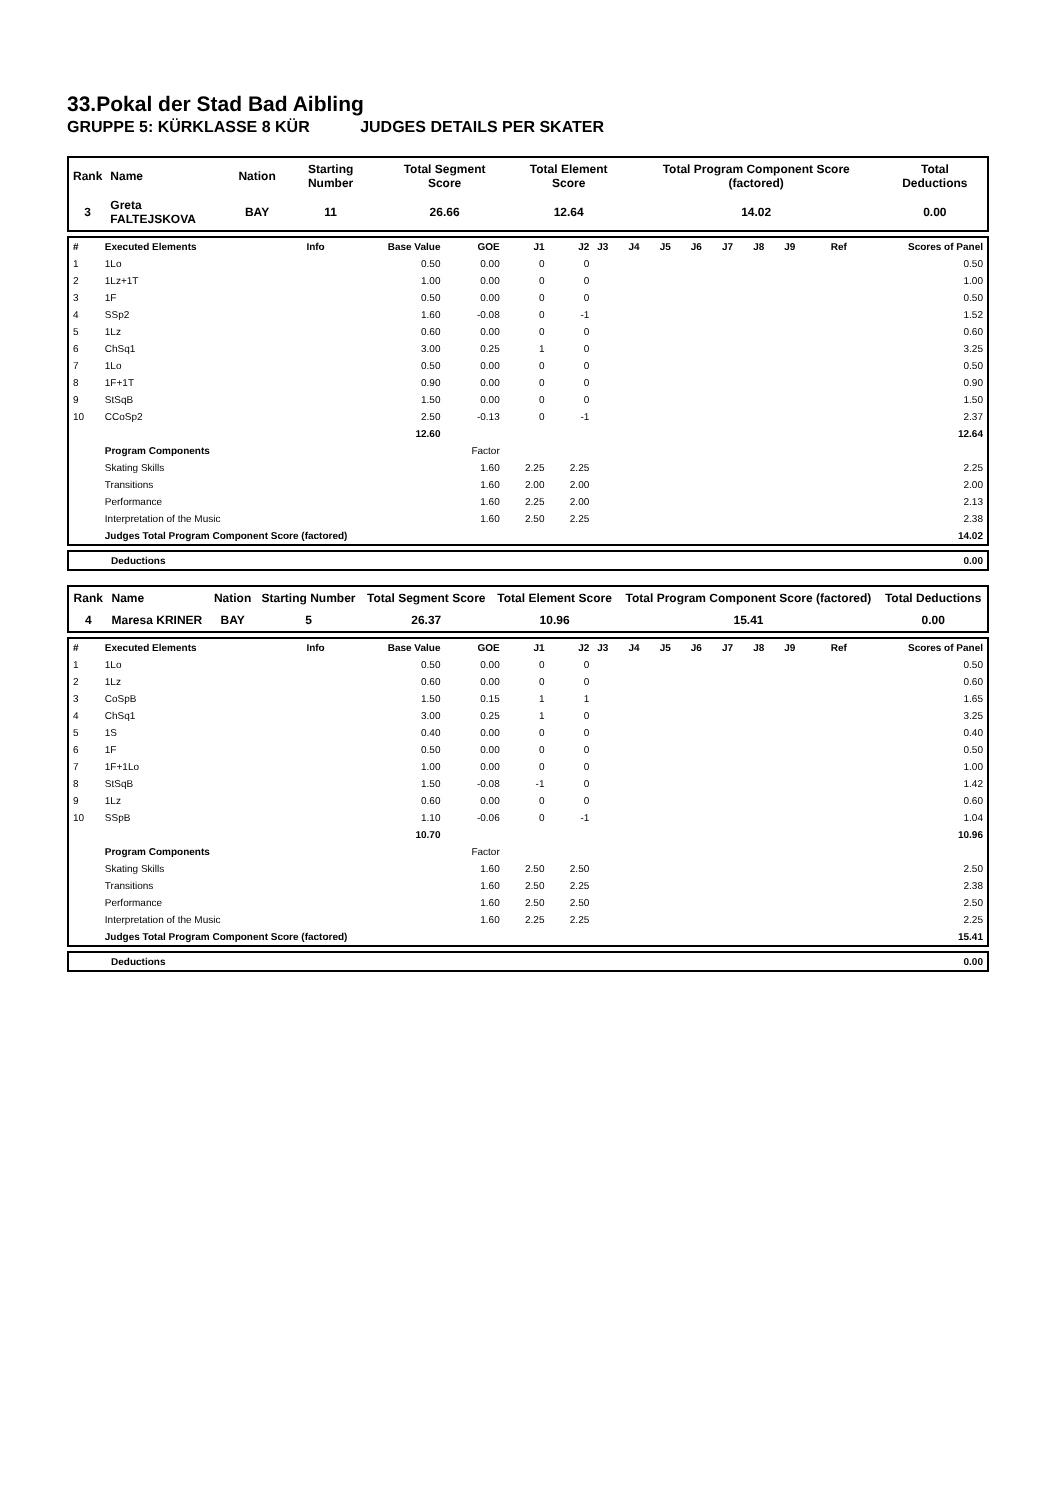33.Pokal der Stad Bad Aibling
GRUPPE 5: KÜRKLASSE 8 KÜR JUDGES DETAILS PER SKATER
| Rank | Name | Nation | Starting Number | Total Segment Score | Total Element Score | Total Program Component Score (factored) | Total Deductions |
| --- | --- | --- | --- | --- | --- | --- | --- |
| 3 | Greta FALTEJSKOVA | BAY | 11 | 26.66 | 12.64 | 14.02 | 0.00 |
| # | Executed Elements | Info | Base Value | GOE | J1 | J2 | J3 | J4 | J5 | J6 | J7 | J8 | J9 | Ref | Scores of Panel |
| 1 | 1Lo | | 0.50 | 0.00 | 0 | 0 | | | | | | | | | 0.50 |
| 2 | 1Lz+1T | | 1.00 | 0.00 | 0 | 0 | | | | | | | | | 1.00 |
| 3 | 1F | | 0.50 | 0.00 | 0 | 0 | | | | | | | | | 0.50 |
| 4 | SSp2 | | 1.60 | -0.08 | 0 | -1 | | | | | | | | | 1.52 |
| 5 | 1Lz | | 0.60 | 0.00 | 0 | 0 | | | | | | | | | 0.60 |
| 6 | ChSq1 | | 3.00 | 0.25 | 1 | 0 | | | | | | | | | 3.25 |
| 7 | 1Lo | | 0.50 | 0.00 | 0 | 0 | | | | | | | | | 0.50 |
| 8 | 1F+1T | | 0.90 | 0.00 | 0 | 0 | | | | | | | | | 0.90 |
| 9 | StSqB | | 1.50 | 0.00 | 0 | 0 | | | | | | | | | 1.50 |
| 10 | CCoSp2 | | 2.50 | -0.13 | 0 | -1 | | | | | | | | | 2.37 |
| | | | 12.60 | | | | | | | | | | | | 12.64 |
| | Program Components | | | Factor | | | | | | | | | | | |
| | Skating Skills | | | 1.60 | 2.25 | 2.25 | | | | | | | | | 2.25 |
| | Transitions | | | 1.60 | 2.00 | 2.00 | | | | | | | | | 2.00 |
| | Performance | | | 1.60 | 2.25 | 2.00 | | | | | | | | | 2.13 |
| | Interpretation of the Music | | | 1.60 | 2.50 | 2.25 | | | | | | | | | 2.38 |
| | Judges Total Program Component Score (factored) | | | | | | | | | | | | | | 14.02 |
| | Deductions | 0.00 |
| Rank | Name | Nation | Starting Number | Total Segment Score | Total Element Score | Total Program Component Score (factored) | Total Deductions |
| --- | --- | --- | --- | --- | --- | --- | --- |
| 4 | Maresa KRINER | BAY | 5 | 26.37 | 10.96 | 15.41 | 0.00 |
| # | Executed Elements | Info | Base Value | GOE | J1 | J2 | J3 | J4 | J5 | J6 | J7 | J8 | J9 | Ref | Scores of Panel |
| 1 | 1Lo | | 0.50 | 0.00 | 0 | 0 | | | | | | | | | 0.50 |
| 2 | 1Lz | | 0.60 | 0.00 | 0 | 0 | | | | | | | | | 0.60 |
| 3 | CoSpB | | 1.50 | 0.15 | 1 | 1 | | | | | | | | | 1.65 |
| 4 | ChSq1 | | 3.00 | 0.25 | 1 | 0 | | | | | | | | | 3.25 |
| 5 | 1S | | 0.40 | 0.00 | 0 | 0 | | | | | | | | | 0.40 |
| 6 | 1F | | 0.50 | 0.00 | 0 | 0 | | | | | | | | | 0.50 |
| 7 | 1F+1Lo | | 1.00 | 0.00 | 0 | 0 | | | | | | | | | 1.00 |
| 8 | StSqB | | 1.50 | -0.08 | -1 | 0 | | | | | | | | | 1.42 |
| 9 | 1Lz | | 0.60 | 0.00 | 0 | 0 | | | | | | | | | 0.60 |
| 10 | SSpB | | 1.10 | -0.06 | 0 | -1 | | | | | | | | | 1.04 |
| | | | 10.70 | | | | | | | | | | | | 10.96 |
| | Program Components | | | Factor | | | | | | | | | | | |
| | Skating Skills | | | 1.60 | 2.50 | 2.50 | | | | | | | | | 2.50 |
| | Transitions | | | 1.60 | 2.50 | 2.25 | | | | | | | | | 2.38 |
| | Performance | | | 1.60 | 2.50 | 2.50 | | | | | | | | | 2.50 |
| | Interpretation of the Music | | | 1.60 | 2.25 | 2.25 | | | | | | | | | 2.25 |
| | Judges Total Program Component Score (factored) | | | | | | | | | | | | | | 15.41 |
| | Deductions | 0.00 |